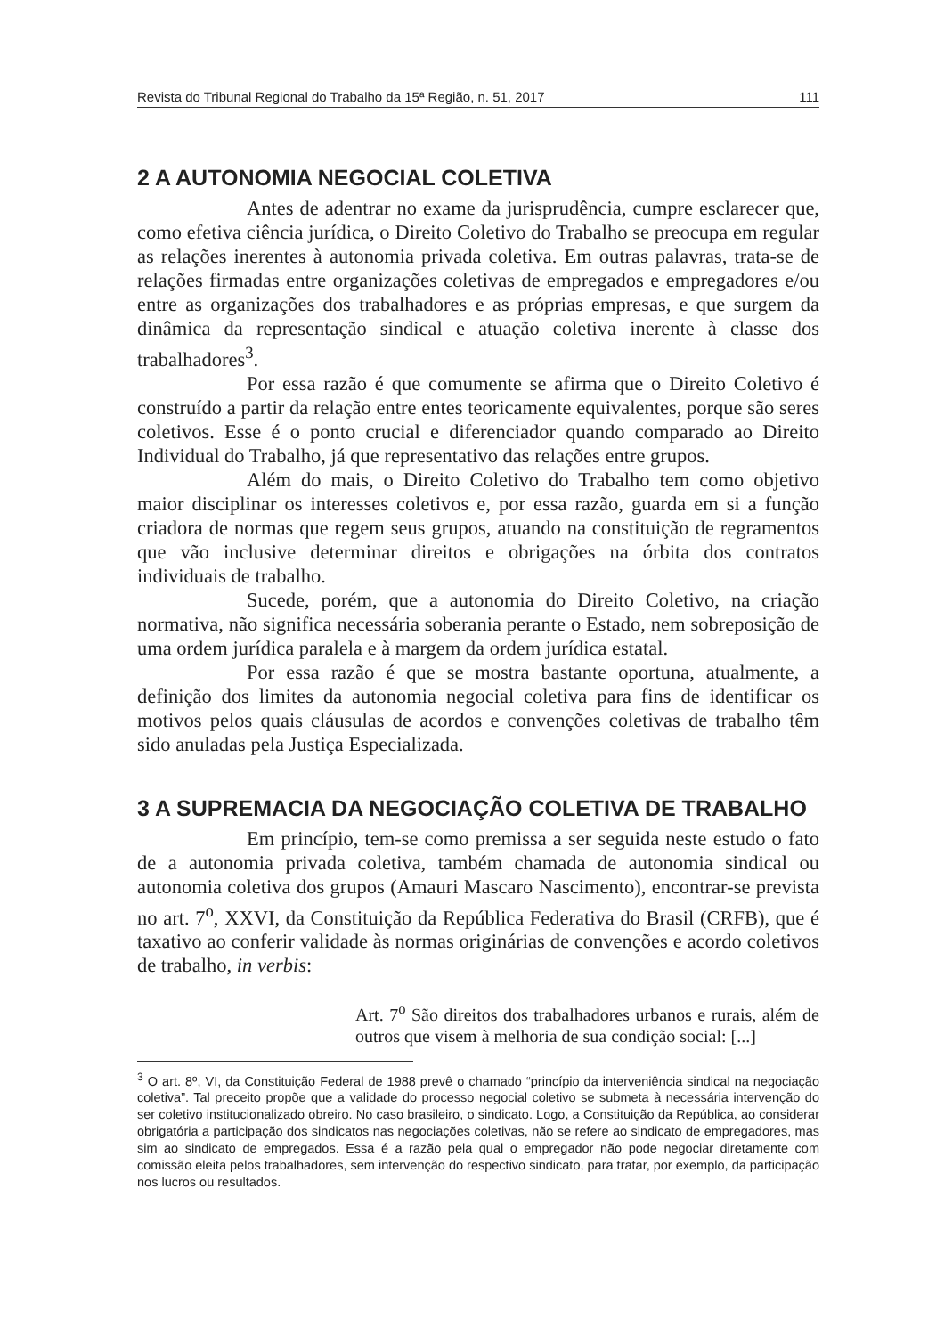Revista do Tribunal Regional do Trabalho da 15ª Região, n. 51, 2017 111
2 A AUTONOMIA NEGOCIAL COLETIVA
Antes de adentrar no exame da jurisprudência, cumpre esclarecer que, como efetiva ciência jurídica, o Direito Coletivo do Trabalho se preocupa em regular as relações inerentes à autonomia privada coletiva. Em outras palavras, trata-se de relações firmadas entre organizações coletivas de empregados e empregadores e/ou entre as organizações dos trabalhadores e as próprias empresas, e que surgem da dinâmica da representação sindical e atuação coletiva inerente à classe dos trabalhadores<sup>3</sup>.
Por essa razão é que comumente se afirma que o Direito Coletivo é construído a partir da relação entre entes teoricamente equivalentes, porque são seres coletivos. Esse é o ponto crucial e diferenciador quando comparado ao Direito Individual do Trabalho, já que representativo das relações entre grupos.
Além do mais, o Direito Coletivo do Trabalho tem como objetivo maior disciplinar os interesses coletivos e, por essa razão, guarda em si a função criadora de normas que regem seus grupos, atuando na constituição de regramentos que vão inclusive determinar direitos e obrigações na órbita dos contratos individuais de trabalho.
Sucede, porém, que a autonomia do Direito Coletivo, na criação normativa, não significa necessária soberania perante o Estado, nem sobreposição de uma ordem jurídica paralela e à margem da ordem jurídica estatal.
Por essa razão é que se mostra bastante oportuna, atualmente, a definição dos limites da autonomia negocial coletiva para fins de identificar os motivos pelos quais cláusulas de acordos e convenções coletivas de trabalho têm sido anuladas pela Justiça Especializada.
3 A SUPREMACIA DA NEGOCIAÇÃO COLETIVA DE TRABALHO
Em princípio, tem-se como premissa a ser seguida neste estudo o fato de a autonomia privada coletiva, também chamada de autonomia sindical ou autonomia coletiva dos grupos (Amauri Mascaro Nascimento), encontrar-se prevista no art. 7<sup>o</sup>, XXVI, da Constituição da República Federativa do Brasil (CRFB), que é taxativo ao conferir validade às normas originárias de convenções e acordo coletivos de trabalho, in verbis:
Art. 7<sup>o</sup> São direitos dos trabalhadores urbanos e rurais, além de outros que visem à melhoria de sua condição social: [...]
<sup>3</sup> O art. 8º, VI, da Constituição Federal de 1988 prevê o chamado “princípio da interveniência sindical na negociação coletiva”. Tal preceito propõe que a validade do processo negocial coletivo se submeta à necessária intervenção do ser coletivo institucionalizado obreiro. No caso brasileiro, o sindicato. Logo, a Constituição da República, ao considerar obrigatória a participação dos sindicatos nas negociações coletivas, não se refere ao sindicato de empregadores, mas sim ao sindicato de empregados. Essa é a razão pela qual o empregador não pode negociar diretamente com comissão eleita pelos trabalhadores, sem intervenção do respectivo sindicato, para tratar, por exemplo, da participação nos lucros ou resultados.